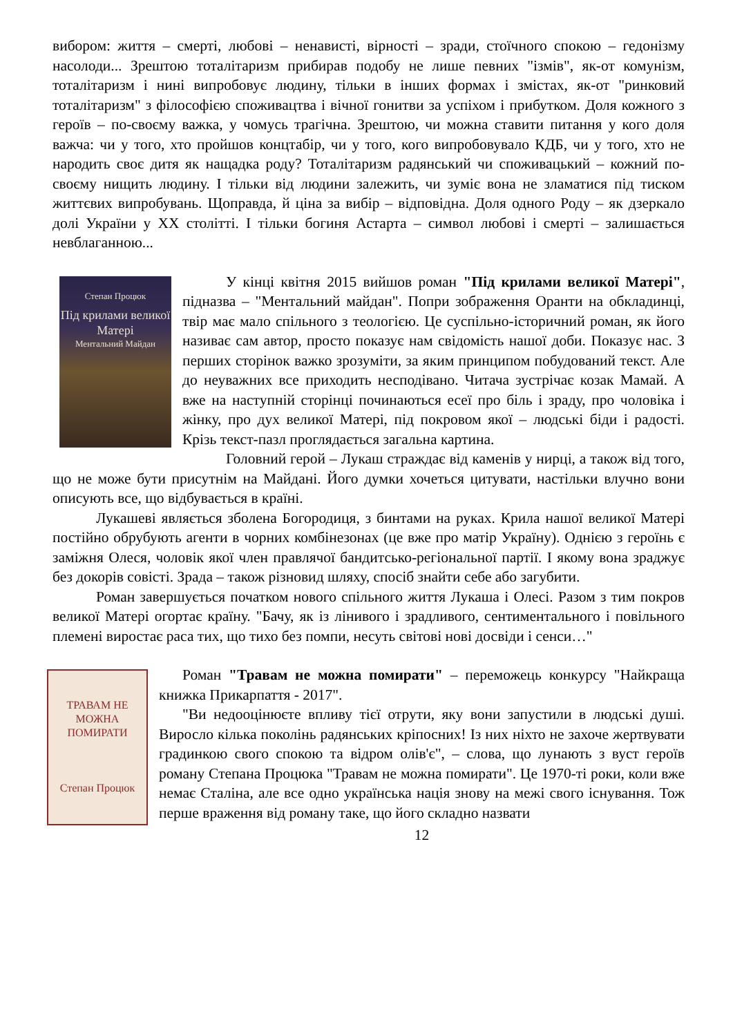вибором: життя – смерті, любові – ненависті, вірності – зради, стоїчного спокою – гедонізму насолоди... Зрештою тоталітаризм прибирав подобу не лише певних "ізмів", як-от комунізм, тоталітаризм і нині випробовує людину, тільки в інших формах і змістах, як-от "ринковий тоталітаризм" з філософією споживацтва і вічної гонитви за успіхом і прибутком. Доля кожного з героїв – по-своєму важка, у чомусь трагічна. Зрештою, чи можна ставити питання у кого доля важча: чи у того, хто пройшов концтабір, чи у того, кого випробовувало КДБ, чи у того, хто не народить своє дитя як нащадка роду? Тоталітаризм радянський чи споживацький – кожний по-своєму нищить людину. І тільки від людини залежить, чи зуміє вона не зламатися під тиском життєвих випробувань. Щоправда, й ціна за вибір – відповідна. Доля одного Роду – як дзеркало долі України у ХХ столітті. І тільки богиня Астарта – символ любові і смерті – залишається невблаганною...
Степан Процюк
Під крилами великої Матері
Ментальний Майдан
У кінці квітня 2015 вийшов роман "Під крилами великої Матері", підназва – "Ментальний майдан". Попри зображення Оранти на обкладинці, твір має мало спільного з теологією. Це суспільно-історичний роман, як його називає сам автор, просто показує нам свідомість нашої доби. Показує нас. З перших сторінок важко зрозуміти, за яким принципом побудований текст. Але до неуважних все приходить несподівано. Читача зустрічає козак Мамай. А вже на наступній сторінці починаються есеї про біль і зраду, про чоловіка і жінку, про дух великої Матері, під покровом якої – людські біди і радості. Крізь текст-пазл проглядається загальна картина.
Головний герой – Лукаш страждає від каменів у нирці, а також від того, що не може бути присутнім на Майдані. Його думки хочеться цитувати, настільки влучно вони описують все, що відбувається в країні.
Лукашеві являється зболена Богородиця, з бинтами на руках. Крила нашої великої Матері постійно обрубують агенти в чорних комбінезонах (це вже про матір Україну). Однією з героїнь є заміжня Олеся, чоловік якої член правлячої бандитсько-регіональної партії. І якому вона зраджує без докорів совісті. Зрада – також різновид шляху, спосіб знайти себе або загубити.
Роман завершується початком нового спільного життя Лукаша і Олесі. Разом з тим покров великої Матері огортає країну. "Бачу, як із лінивого і зрадливого, сентиментального і повільного племені виростає раса тих, що тихо без помпи, несуть світові нові досвіди і сенси…"
ТРАВАМ НЕ МОЖНА ПОМИРАТИ
Степан Процюк
Роман "Травам не можна помирати" – переможець конкурсу "Найкраща книжка Прикарпаття - 2017".
"Ви недооцінюєте впливу тієї отрути, яку вони запустили в людські душі. Виросло кілька поколінь радянських кріпосних! Із них ніхто не захоче жертвувати градинкою свого спокою та відром олів'є", – слова, що лунають з вуст героїв роману Степана Процюка "Травам не можна помирати". Це 1970-ті роки, коли вже немає Сталіна, але все одно українська нація знову на межі свого існування. Тож перше враження від роману таке, що його складно назвати
12